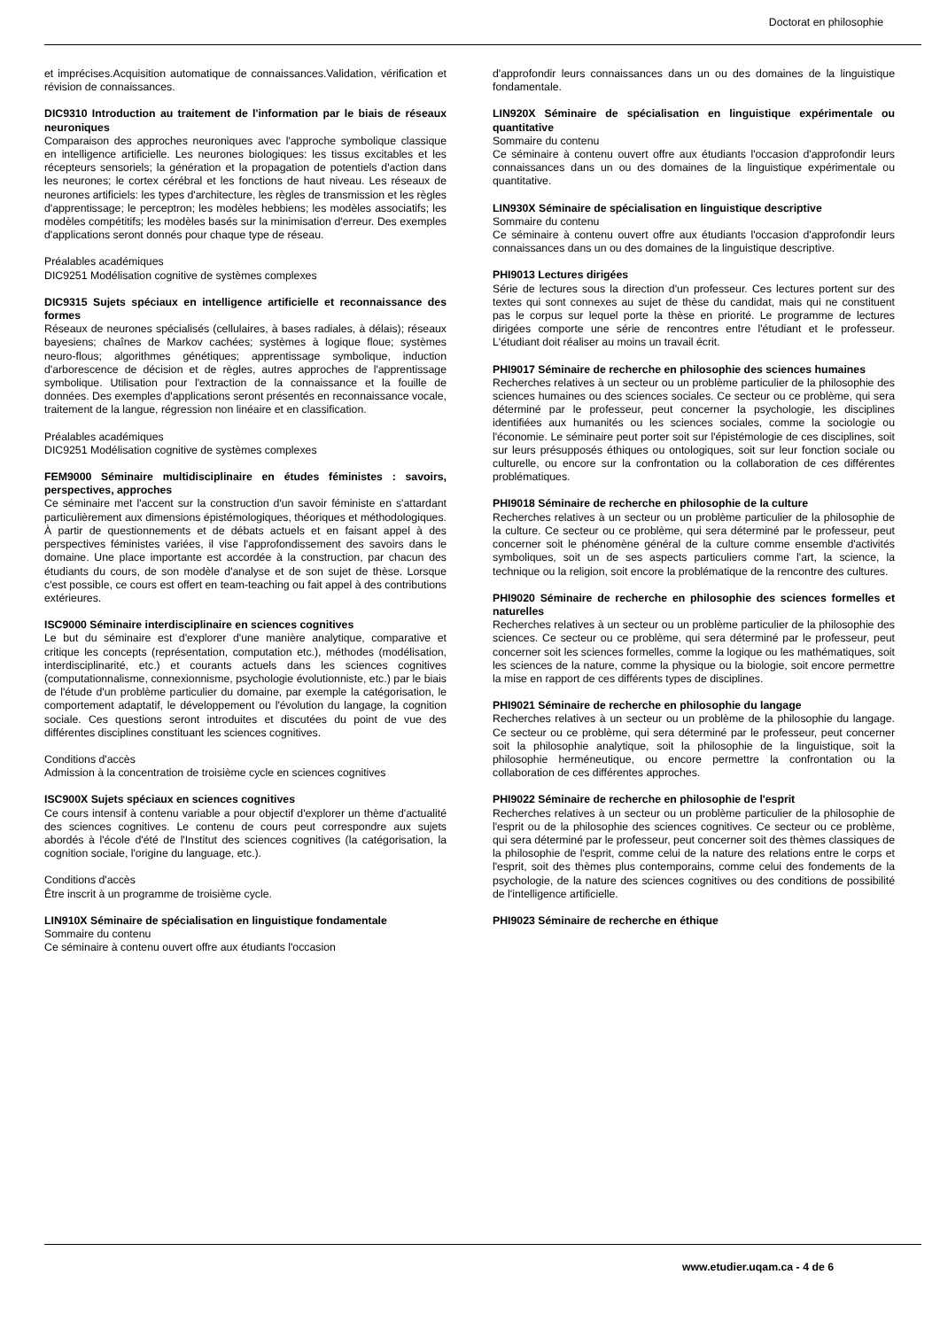Doctorat en philosophie
et imprécises.Acquisition automatique de connaissances.Validation, vérification et révision de connaissances.
DIC9310 Introduction au traitement de l'information par le biais de réseaux neuroniques
Comparaison des approches neuroniques avec l'approche symbolique classique en intelligence artificielle. Les neurones biologiques: les tissus excitables et les récepteurs sensoriels; la génération et la propagation de potentiels d'action dans les neurones; le cortex cérébral et les fonctions de haut niveau. Les réseaux de neurones artificiels: les types d'architecture, les règles de transmission et les règles d'apprentissage; le perceptron; les modèles hebbiens; les modèles associatifs; les modèles compétitifs; les modèles basés sur la minimisation d'erreur. Des exemples d'applications seront donnés pour chaque type de réseau.
Préalables académiques
DIC9251 Modélisation cognitive de systèmes complexes
DIC9315 Sujets spéciaux en intelligence artificielle et reconnaissance des formes
Réseaux de neurones spécialisés (cellulaires, à bases radiales, à délais); réseaux bayesiens; chaînes de Markov cachées; systèmes à logique floue; systèmes neuro-flous; algorithmes génétiques; apprentissage symbolique, induction d'arborescence de décision et de règles, autres approches de l'apprentissage symbolique. Utilisation pour l'extraction de la connaissance et la fouille de données. Des exemples d'applications seront présentés en reconnaissance vocale, traitement de la langue, régression non linéaire et en classification.
Préalables académiques
DIC9251 Modélisation cognitive de systèmes complexes
FEM9000 Séminaire multidisciplinaire en études féministes : savoirs, perspectives, approches
Ce séminaire met l'accent sur la construction d'un savoir féministe en s'attardant particulièrement aux dimensions épistémologiques, théoriques et méthodologiques. À partir de questionnements et de débats actuels et en faisant appel à des perspectives féministes variées, il vise l'approfondissement des savoirs dans le domaine. Une place importante est accordée à la construction, par chacun des étudiants du cours, de son modèle d'analyse et de son sujet de thèse. Lorsque c'est possible, ce cours est offert en team-teaching ou fait appel à des contributions extérieures.
ISC9000 Séminaire interdisciplinaire en sciences cognitives
Le but du séminaire est d'explorer d'une manière analytique, comparative et critique les concepts (représentation, computation etc.), méthodes (modélisation, interdisciplinarité, etc.) et courants actuels dans les sciences cognitives (computationnalisme, connexionnisme, psychologie évolutionniste, etc.) par le biais de l'étude d'un problème particulier du domaine, par exemple la catégorisation, le comportement adaptatif, le développement ou l'évolution du langage, la cognition sociale. Ces questions seront introduites et discutées du point de vue des différentes disciplines constituant les sciences cognitives.
Conditions d'accès
Admission à la concentration de troisième cycle en sciences cognitives
ISC900X Sujets spéciaux en sciences cognitives
Ce cours intensif à contenu variable a pour objectif d'explorer un thème d'actualité des sciences cognitives. Le contenu de cours peut correspondre aux sujets abordés à l'école d'été de l'Institut des sciences cognitives (la catégorisation, la cognition sociale, l'origine du language, etc.).
Conditions d'accès
Être inscrit à un programme de troisième cycle.
LIN910X Séminaire de spécialisation en linguistique fondamentale
Sommaire du contenu
Ce séminaire à contenu ouvert offre aux étudiants l'occasion
d'approfondir leurs connaissances dans un ou des domaines de la linguistique fondamentale.
LIN920X Séminaire de spécialisation en linguistique expérimentale ou quantitative
Sommaire du contenu
Ce séminaire à contenu ouvert offre aux étudiants l'occasion d'approfondir leurs connaissances dans un ou des domaines de la linguistique expérimentale ou quantitative.
LIN930X Séminaire de spécialisation en linguistique descriptive
Sommaire du contenu
Ce séminaire à contenu ouvert offre aux étudiants l'occasion d'approfondir leurs connaissances dans un ou des domaines de la linguistique descriptive.
PHI9013 Lectures dirigées
Série de lectures sous la direction d'un professeur. Ces lectures portent sur des textes qui sont connexes au sujet de thèse du candidat, mais qui ne constituent pas le corpus sur lequel porte la thèse en priorité. Le programme de lectures dirigées comporte une série de rencontres entre l'étudiant et le professeur. L'étudiant doit réaliser au moins un travail écrit.
PHI9017 Séminaire de recherche en philosophie des sciences humaines
Recherches relatives à un secteur ou un problème particulier de la philosophie des sciences humaines ou des sciences sociales. Ce secteur ou ce problème, qui sera déterminé par le professeur, peut concerner la psychologie, les disciplines identifiées aux humanités ou les sciences sociales, comme la sociologie ou l'économie. Le séminaire peut porter soit sur l'épistémologie de ces disciplines, soit sur leurs présupposés éthiques ou ontologiques, soit sur leur fonction sociale ou culturelle, ou encore sur la confrontation ou la collaboration de ces différentes problématiques.
PHI9018 Séminaire de recherche en philosophie de la culture
Recherches relatives à un secteur ou un problème particulier de la philosophie de la culture. Ce secteur ou ce problème, qui sera déterminé par le professeur, peut concerner soit le phénomène général de la culture comme ensemble d'activités symboliques, soit un de ses aspects particuliers comme l'art, la science, la technique ou la religion, soit encore la problématique de la rencontre des cultures.
PHI9020 Séminaire de recherche en philosophie des sciences formelles et naturelles
Recherches relatives à un secteur ou un problème particulier de la philosophie des sciences. Ce secteur ou ce problème, qui sera déterminé par le professeur, peut concerner soit les sciences formelles, comme la logique ou les mathématiques, soit les sciences de la nature, comme la physique ou la biologie, soit encore permettre la mise en rapport de ces différents types de disciplines.
PHI9021 Séminaire de recherche en philosophie du langage
Recherches relatives à un secteur ou un problème de la philosophie du langage. Ce secteur ou ce problème, qui sera déterminé par le professeur, peut concerner soit la philosophie analytique, soit la philosophie de la linguistique, soit la philosophie herméneutique, ou encore permettre la confrontation ou la collaboration de ces différentes approches.
PHI9022 Séminaire de recherche en philosophie de l'esprit
Recherches relatives à un secteur ou un problème particulier de la philosophie de l'esprit ou de la philosophie des sciences cognitives. Ce secteur ou ce problème, qui sera déterminé par le professeur, peut concerner soit des thèmes classiques de la philosophie de l'esprit, comme celui de la nature des relations entre le corps et l'esprit, soit des thèmes plus contemporains, comme celui des fondements de la psychologie, de la nature des sciences cognitives ou des conditions de possibilité de l'intelligence artificielle.
PHI9023 Séminaire de recherche en éthique
www.etudier.uqam.ca - 4 de 6